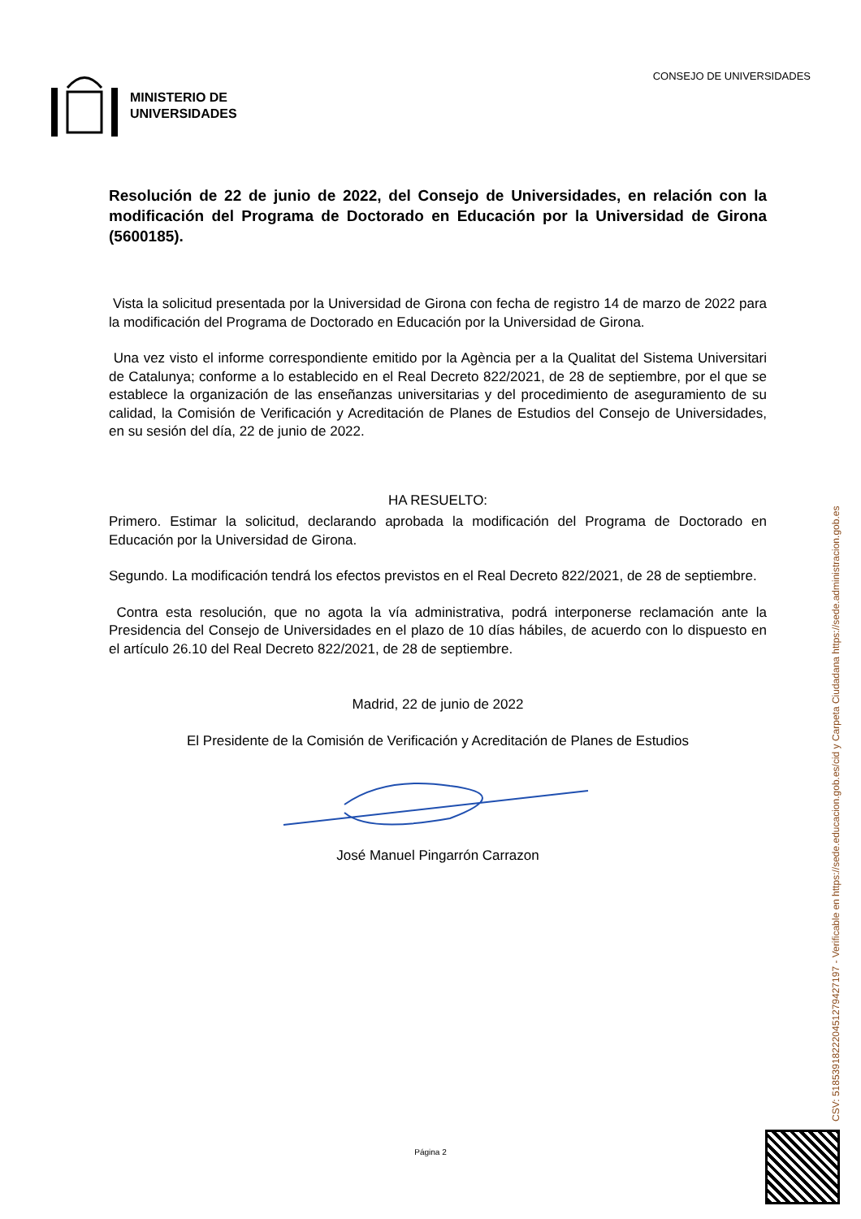MINISTERIO DE
UNIVERSIDADES
CONSEJO DE UNIVERSIDADES
Resolución de 22 de junio de 2022, del Consejo de Universidades, en relación con la modificación del Programa de Doctorado en Educación por la Universidad de Girona (5600185).
Vista la solicitud presentada por la Universidad de Girona con fecha de registro 14 de marzo de 2022 para la modificación del Programa de Doctorado en Educación por la Universidad de Girona.
Una vez visto el informe correspondiente emitido por la Agència per a la Qualitat del Sistema Universitari de Catalunya; conforme a lo establecido en el Real Decreto 822/2021, de 28 de septiembre, por el que se establece la organización de las enseñanzas universitarias y del procedimiento de aseguramiento de su calidad, la Comisión de Verificación y Acreditación de Planes de Estudios del Consejo de Universidades, en su sesión del día, 22 de junio de 2022.
HA RESUELTO:
Primero. Estimar la solicitud, declarando aprobada la modificación del Programa de Doctorado en Educación por la Universidad de Girona.
Segundo. La modificación tendrá los efectos previstos en el Real Decreto 822/2021, de 28 de septiembre.
Contra esta resolución, que no agota la vía administrativa, podrá interponerse reclamación ante la Presidencia del Consejo de Universidades en el plazo de 10 días hábiles, de acuerdo con lo dispuesto en el artículo 26.10 del Real Decreto 822/2021, de 28 de septiembre.
Madrid, 22 de junio de 2022
El Presidente de la Comisión de Verificación y Acreditación de Planes de Estudios
José Manuel Pingarrón Carrazon
CSV: 518539182220451279427197 - Verificable en https://sede.educacion.gob.es/cid y Carpeta Ciudadana https://sede.administracion.gob.es
Página 2